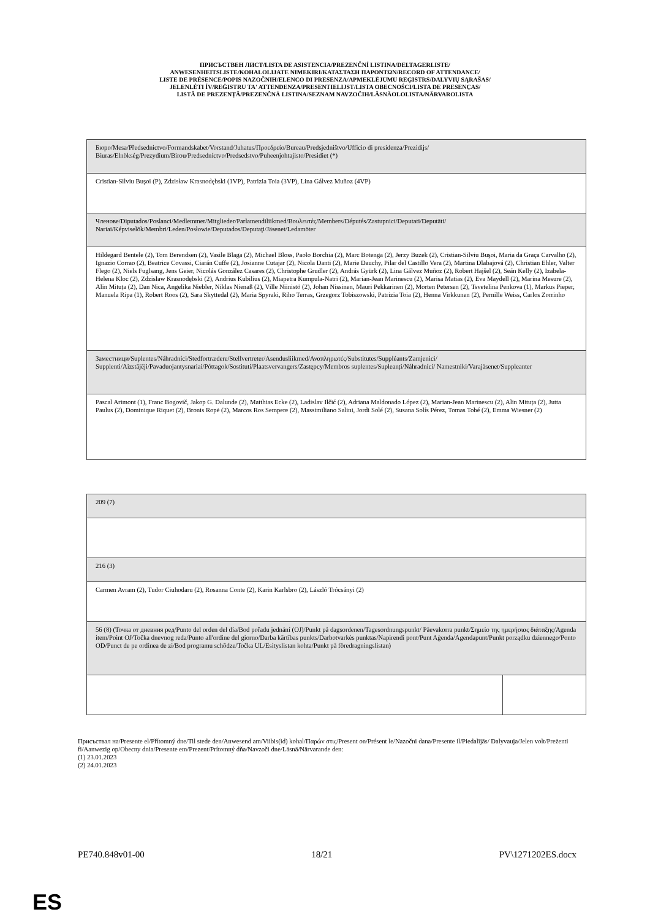ПРИСЪСТВЕН ЛИСТ/LISTA DE ASISTENCIA/PREZENČNÍ LISTINA/DELTAGERLISTE/
ANWESENHEITSLISTE/KOHALOLIJATE NIMEKIRI/ΚΑΤΑΣΤΑΣΗ ΠΑΡΟΝΤΩΝ/RECORD OF ATTENDANCE/
LISTE DE PRÉSENCE/POPIS NAZOČNIH/ELENCO DI PRESENZA/APMEKLĒJUMU REĢISTRS/DALYVIŲ SĄRAŠAS/
JELENLÉTI ÍV/REĠISTRU TA' ATTENDENZA/PRESENTIELIJST/LISTA OBECNOŚCI/LISTA DE PRESENÇAS/
LISTĂ DE PREZENȚĂ/PREZENČNÁ LISTINA/SEZNAM NAVZOČIH/LÄSNÄOLOLISTA/NÄRVAROLISTA
| Бюро/Mesa/Předsednictvo/Formandskabet/Vorstand/Juhatus/Προεδρείο/Bureau/Predsjedništvo/Ufficio di presidenza/Prezidijs/ Biuras/Elnökség/Prezydium/Birou/Predsedníctvo/Predsedstvo/Puheenjohtajisto/Presidiet (*) |
| Cristian-Silviu Buşoi (P), Zdzisław Krasnodębski (1VP), Patrizia Toia (3VP), Lina Gálvez Muñoz (4VP) |
| Членове/Diputados/Poslanci/Medlemmer/Mitglieder/Parlamendiliikmed/Βουλευτές/Members/Députés/Zastupnici/Deputati/Deputāti/ Nariai/Képviselõk/Membri/Leden/Posłowie/Deputados/Deputaţi/Jäsenet/Ledamöter |
| Hildegard Bentele (2), Tom Berendsen (2), Vasile Blaga (2), Michael Bloss, Paolo Borchia (2), Marc Botenga (2), Jerzy Buzek (2), Cristian-Silviu Buşoi, Maria da Graça Carvalho (2), Ignazio Corrao (2), Beatrice Covassi, Ciarán Cuffe (2), Josianne Cutajar (2), Nicola Danti (2), Marie Dauchy, Pilar del Castillo Vera (2), Martina Dlabajová (2), Christian Ehler, Valter Flego (2), Niels Fuglsang, Jens Geier, Nicolás González Casares (2), Christophe Grudler (2), András Gyürk (2), Lina Gálvez Muñoz (2), Robert Hajšel (2), Seán Kelly (2), Izabela-Helena Kloc (2), Zdzisław Krasnodębski (2), Andrius Kubilius (2), Miapetra Kumpula-Natri (2), Marian-Jean Marinescu (2), Marisa Matias (2), Eva Maydell (2), Marina Mesure (2), Alin Mituța (2), Dan Nica, Angelika Niebler, Niklas Nienaß (2), Ville Niinistö (2), Johan Nissinen, Mauri Pekkarinen (2), Morten Petersen (2), Tsvetelina Penkova (1), Markus Pieper, Manuela Ripa (1), Robert Roos (2), Sara Skyttedal (2), Maria Spyraki, Riho Terras, Grzegorz Tobiszowski, Patrizia Toia (2), Henna Virkkunen (2), Pernille Weiss, Carlos Zorrinho |
| Заместници/Suplentes/Náhradníci/Stedfortrædere/Stellvertreter/Asendusliikmed/Αναπληρωτές/Substitutes/Suppléants/Zamjenici/ Supplenti/Aizstājēji/Pavaduojantysnariai/Póttagok/Sostituti/Plaatsvervangers/Zastępcy/Membros suplentes/Supleanți/Náhradníci/ Namestniki/Varajäsenet/Suppleanter |
| Pascal Arimont (1), Franc Bogovič, Jakop G. Dalunde (2), Matthias Ecke (2), Ladislav Ilčić (2), Adriana Maldonado López (2), Marian-Jean Marinescu (2), Alin Mituța (2), Jutta Paulus (2), Dominique Riquet (2), Bronis Ropė (2), Marcos Ros Sempere (2), Massimiliano Salini, Jordi Solé (2), Susana Solís Pérez, Tomas Tobé (2), Emma Wiesner (2) |
| 209 (7) | |
| 216 (3) | |
| Carmen Avram (2), Tudor Ciuhodaru (2), Rosanna Conte (2), Karin Karlsbro (2), László Trócsányi (2) | |
| 56 (8) (Точка от дневния ред/Punto del orden del día/Bod pořadu jednání (OJ)/Punkt på dagsordenen/Tagesordnungspunkt/ Päevakorra punkt/Σημείο της ημερήσιας διάταξης/Agenda item/Point OJ/Točka dnevnog reda/Punto all'ordine del giorno/Darba kārtības punkts/Darbotvarkės punktas/Napirendi pont/Punt Aġenda/Agendapunt/Punkt porządku dziennego/Ponto OD/Punct de pe ordinea de zi/Bod programu schôdze/Točka UL/Esityslistan kohta/Punkt på föredragningslistan) | |
Присъствал на/Presente el/Přítomný dne/Til stede den/Anwesend am/Viibis(id) kohal/Παρών στις/Present on/Présent le/Nazočni dana/Presente il/Piedalījās/ Dalyvauja/Jelen volt/Preżenti fi/Aanwezig op/Obecny dnia/Presente em/Prezent/Prítomný dňa/Navzoči dne/Läsnä/Närvarande den:
(1) 23.01.2023
(2) 24.01.2023
PE740.848v01-00 18/21 PV\1271202ES.docx
ES